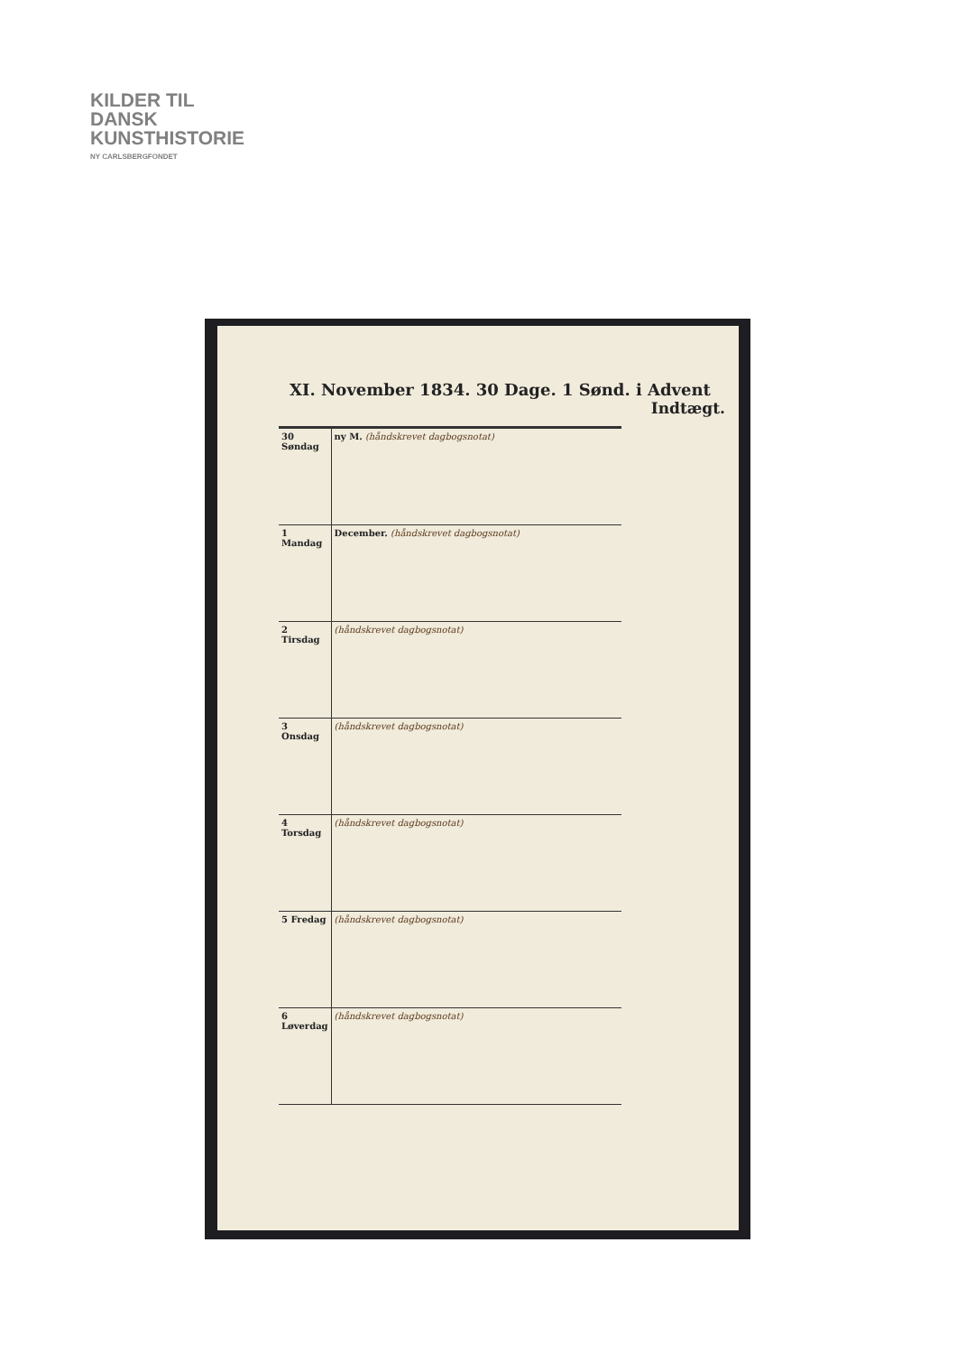KILDER TIL
DANSK
KUNSTHISTORIE
NY CARLSBERGFONDET
XI. November 1834. 30 Dage. 1 Sønd. i Advent
Indtægt.
| 30 Søndag | ny M. (håndskrevet dagbogsnotat) |
| 1 Mandag | December. (håndskrevet dagbogsnotat) |
| 2 Tirsdag | (håndskrevet dagbogsnotat) |
| 3 Onsdag | (håndskrevet dagbogsnotat) |
| 4 Torsdag | (håndskrevet dagbogsnotat) |
| 5 Fredag | (håndskrevet dagbogsnotat) |
| 6 Løverdag | (håndskrevet dagbogsnotat) |